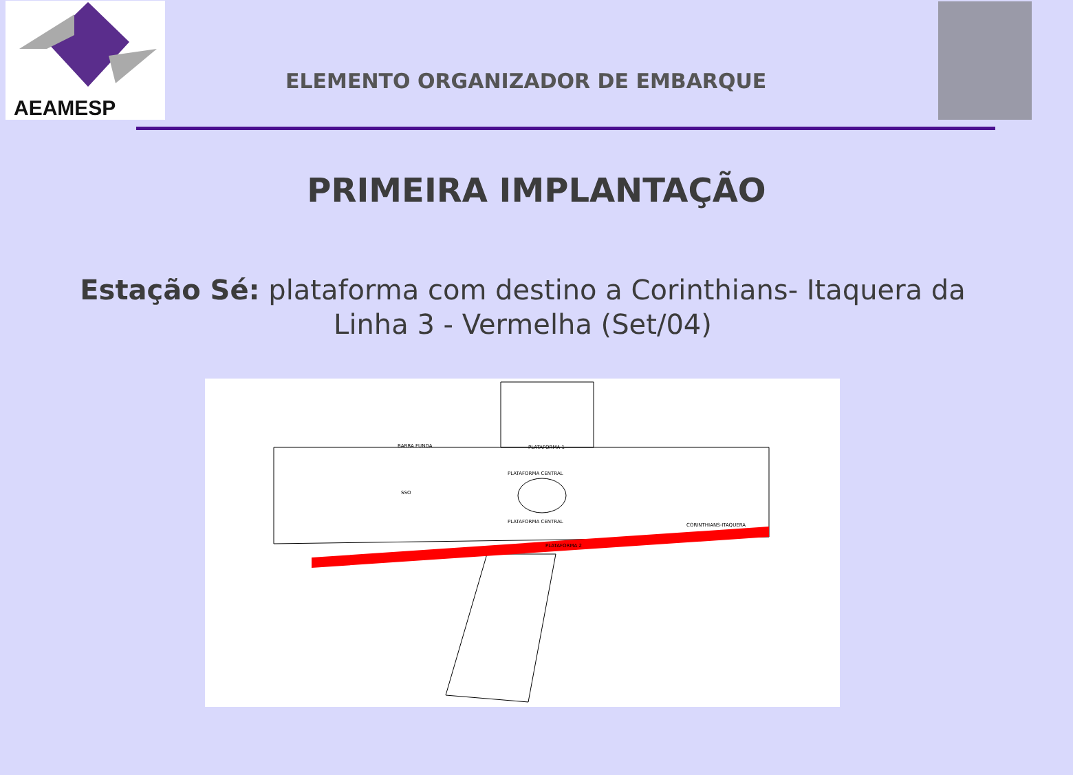AEAMESP
ELEMENTO ORGANIZADOR DE EMBARQUE
PRIMEIRA IMPLANTAÇÃO
Estação Sé: plataforma com destino a Corinthians- Itaquera da Linha 3 - Vermelha (Set/04)
BARRA FUNDA
PLATAFORMA 1
PLATAFORMA CENTRAL
PLATAFORMA CENTRAL
PLATAFORMA 2
CORINTHIANS-ITAQUERA
SSO